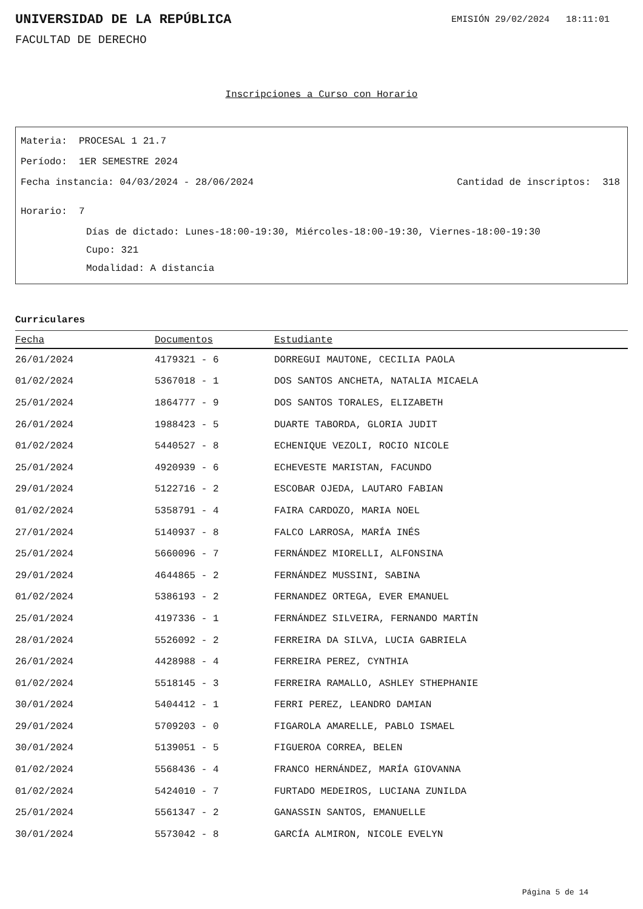UNIVERSIDAD DE LA REPÚBLICA
EMISIÓN 29/02/2024 18:11:01
FACULTAD DE DERECHO
Inscripciones a Curso con Horario
Materia: PROCESAL 1 21.7
Período: 1ER SEMESTRE 2024
Fecha instancia: 04/03/2024 - 28/06/2024
Cantidad de inscriptos: 318
Horario: 7
Días de dictado: Lunes-18:00-19:30, Miércoles-18:00-19:30, Viernes-18:00-19:30
Cupo: 321
Modalidad: A distancia
Curriculares
| Fecha | Documentos | Estudiante |
| --- | --- | --- |
| 26/01/2024 | 4179321 - 6 | DORREGUI MAUTONE, CECILIA PAOLA |
| 01/02/2024 | 5367018 - 1 | DOS SANTOS ANCHETA, NATALIA MICAELA |
| 25/01/2024 | 1864777 - 9 | DOS SANTOS TORALES, ELIZABETH |
| 26/01/2024 | 1988423 - 5 | DUARTE TABORDA, GLORIA JUDIT |
| 01/02/2024 | 5440527 - 8 | ECHENIQUE VEZOLI, ROCIO NICOLE |
| 25/01/2024 | 4920939 - 6 | ECHEVESTE MARISTAN, FACUNDO |
| 29/01/2024 | 5122716 - 2 | ESCOBAR OJEDA, LAUTARO FABIAN |
| 01/02/2024 | 5358791 - 4 | FAIRA CARDOZO, MARIA NOEL |
| 27/01/2024 | 5140937 - 8 | FALCO LARROSA, MARÍA INÉS |
| 25/01/2024 | 5660096 - 7 | FERNÁNDEZ MIORELLI, ALFONSINA |
| 29/01/2024 | 4644865 - 2 | FERNÁNDEZ MUSSINI, SABINA |
| 01/02/2024 | 5386193 - 2 | FERNANDEZ ORTEGA, EVER EMANUEL |
| 25/01/2024 | 4197336 - 1 | FERNÁNDEZ SILVEIRA, FERNANDO MARTÍN |
| 28/01/2024 | 5526092 - 2 | FERREIRA DA SILVA, LUCIA GABRIELA |
| 26/01/2024 | 4428988 - 4 | FERREIRA PEREZ, CYNTHIA |
| 01/02/2024 | 5518145 - 3 | FERREIRA RAMALLO, ASHLEY STHEPHANIE |
| 30/01/2024 | 5404412 - 1 | FERRI PEREZ, LEANDRO DAMIAN |
| 29/01/2024 | 5709203 - 0 | FIGAROLA AMARELLE, PABLO ISMAEL |
| 30/01/2024 | 5139051 - 5 | FIGUEROA CORREA, BELEN |
| 01/02/2024 | 5568436 - 4 | FRANCO HERNÁNDEZ, MARÍA GIOVANNA |
| 01/02/2024 | 5424010 - 7 | FURTADO MEDEIROS, LUCIANA ZUNILDA |
| 25/01/2024 | 5561347 - 2 | GANASSIN SANTOS, EMANUELLE |
| 30/01/2024 | 5573042 - 8 | GARCÍA ALMIRON, NICOLE EVELYN |
Página 5 de 14